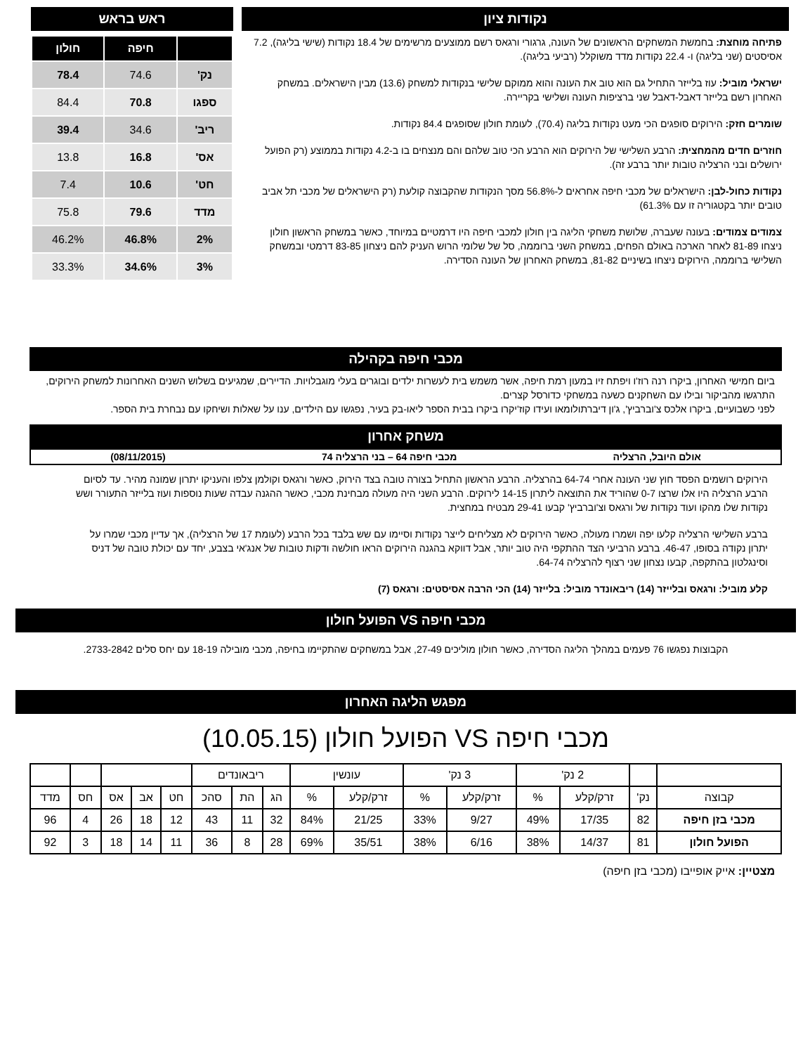נקודות ציון
פתיחה מוחצת: בחמשת המשחקים הראשונים של העונה, גרגורי ורגאס רשם ממוצעים מרשימים של 18.4 נקודות (שישי בליגה), 7.2 אסיסטים (שני בליגה) ו- 22.4 נקודות מדד משוקלל (רביעי בליגה).
ישראלי מוביל: עוז בלייזר התחיל גם הוא טוב את העונה והוא ממוקם שלישי בנקודות למשחק (13.6) מבין הישראלים. במשחק האחרון רשם בלייזר דאבל-דאבל שני ברציפות העונה ושלישי בקריירה.
שומרים חזק: הירוקים סופגים הכי מעט נקודות בליגה (70.4), לעומת חולון שסופגים 84.4 נקודות.
חוזרים חדים מהמחצית: הרבע השלישי של הירוקים הוא הרבע הכי טוב שלהם והם מנצחים בו ב-4.2 נקודות בממוצע (רק הפועל ירושלים ובני הרצליה טובות יותר ברבע זה).
נקודות כחול-לבן: הישראלים של מכבי חיפה אחראים ל-56.8% מסך הנקודות שהקבוצה קולעת (רק הישראלים של מכבי תל אביב טובים יותר בקטגוריה זו עם 61.3%)
צמודים צמודים: בעונה שעברה, שלושת משחקי הליגה בין חולון למכבי חיפה היו דרמטיים במיוחד, כאשר במשחק הראשון חולון ניצחו 81-89 לאחר הארכה באולם הפחים, במשחק השני ברוממה, סל של שלומי הרוש העניק להם ניצחון 83-85 דרמטי ובמשחק השלישי ברוממה, הירוקים ניצחו בשיניים 81-82, במשחק האחרון של העונה הסדירה.
ראש בראש
| | חיפה | חולון |
| --- | --- | --- |
| נק' | 74.6 | 78.4 |
| ספגו | 70.8 | 84.4 |
| ריב' | 34.6 | 39.4 |
| אס' | 16.8 | 13.8 |
| חט' | 10.6 | 7.4 |
| מדד | 79.6 | 75.8 |
| 2% | 46.8% | 46.2% |
| 3% | 34.6% | 33.3% |
מכבי חיפה בקהילה
ביום חמישי האחרון, ביקרו רנה רוז'ו ויפתח זיו במעון רמת חיפה, אשר משמש בית לעשרות ילדים ובוגרים בעלי מוגבלויות. הדיירים, שמגיעים בשלוש השנים האחרונות למשחק הירוקים, התרגשו מהביקור ובילו עם השחקנים כשעה במשחקי כדורסל קצרים.
לפני כשבועיים, ביקרו אלכס צ'וברביץ', ג'ון דיברתולומאו ועידו קוז'יקרו ביקרו בבית הספר ליאו-בק בעיר, נפגשו עם הילדים, ענו על שאלות ושיחקו עם נבחרת בית הספר.
משחק אחרון
אולם היובל, הרצליה מכבי חיפה 64 – בני הרצליה 74 (08/11/2015)
הירוקים רושמים הפסד חוץ שני העונה אחרי 64-74 בהרצליה. הרבע הראשון התחיל בצורה טובה בצד הירוק, כאשר ורגאס וקולמן צלפו והעניקו יתרון שמונה מהיר. עד לסיום הרבע הרצליה היו אלו שרצו 0-7 שהוריד את התוצאה ליתרון 14-15 לירוקים. הרבע השני היה מעולה מבחינת מכבי, כאשר ההגנה עבדה שעות נוספות ועוז בלייזר התעורר ושש נקודות שלו מהקו ועוד נקודות של ורגאס וצ'וברביץ' קבעו 29-41 מבטיח במחצית.
ברבע השלישי הרצליה קלעו יפה ושמרו מעולה, כאשר הירוקים לא מצליחים לייצר נקודות וסיימו עם שש בלבד בכל הרבע (לעומת 17 של הרצליה), אך עדיין מכבי שמרו על יתרון נקודה בסופו, 46-47. ברבע הרביעי הצד ההתקפי היה טוב יותר, אבל דווקא בהגנה הירוקים הראו חולשה ודקות טובות של אנג'אי בצבע, יחד עם יכולת טובה של דניס וסינגלטון בהתקפה, קבעו נצחון שני רצוף להרצליה 64-74.
קלע מוביל: ורגאס ובלייזר (14) ריבאונדר מוביל: בלייזר (14) הכי הרבה אסיסטים: ורגאס (7)
מכבי חיפה VS הפועל חולון
הקבוצות נפגשו 76 פעמים במהלך הליגה הסדירה, כאשר חולון מוליכים 27-49, אבל במשחקים שהתקיימו בחיפה, מכבי מובילה 18-19 עם יחס סלים 2733-2842.
מפגש הליגה האחרון
מכבי חיפה VS הפועל חולון (10.05.15)
| | | 2 נק' | | 3 נק' | | עונשין | | ריבאונדים | | | | | | | |
| קבוצה | נק' | זרק/קלע | % | זרק/קלע | % | זרק/קלע | % | הג | הת | סהכ | חט | אב | אס | חס | מדד |
| מכבי בזן חיפה | 82 | 17/35 | 49% | 9/27 | 33% | 21/25 | 84% | 32 | 11 | 43 | 12 | 18 | 26 | 4 | 96 |
| הפועל חולון | 81 | 14/37 | 38% | 6/16 | 38% | 35/51 | 69% | 28 | 8 | 36 | 11 | 14 | 18 | 3 | 92 |
מצטיין: אייק אופייבו (מכבי בזן חיפה)